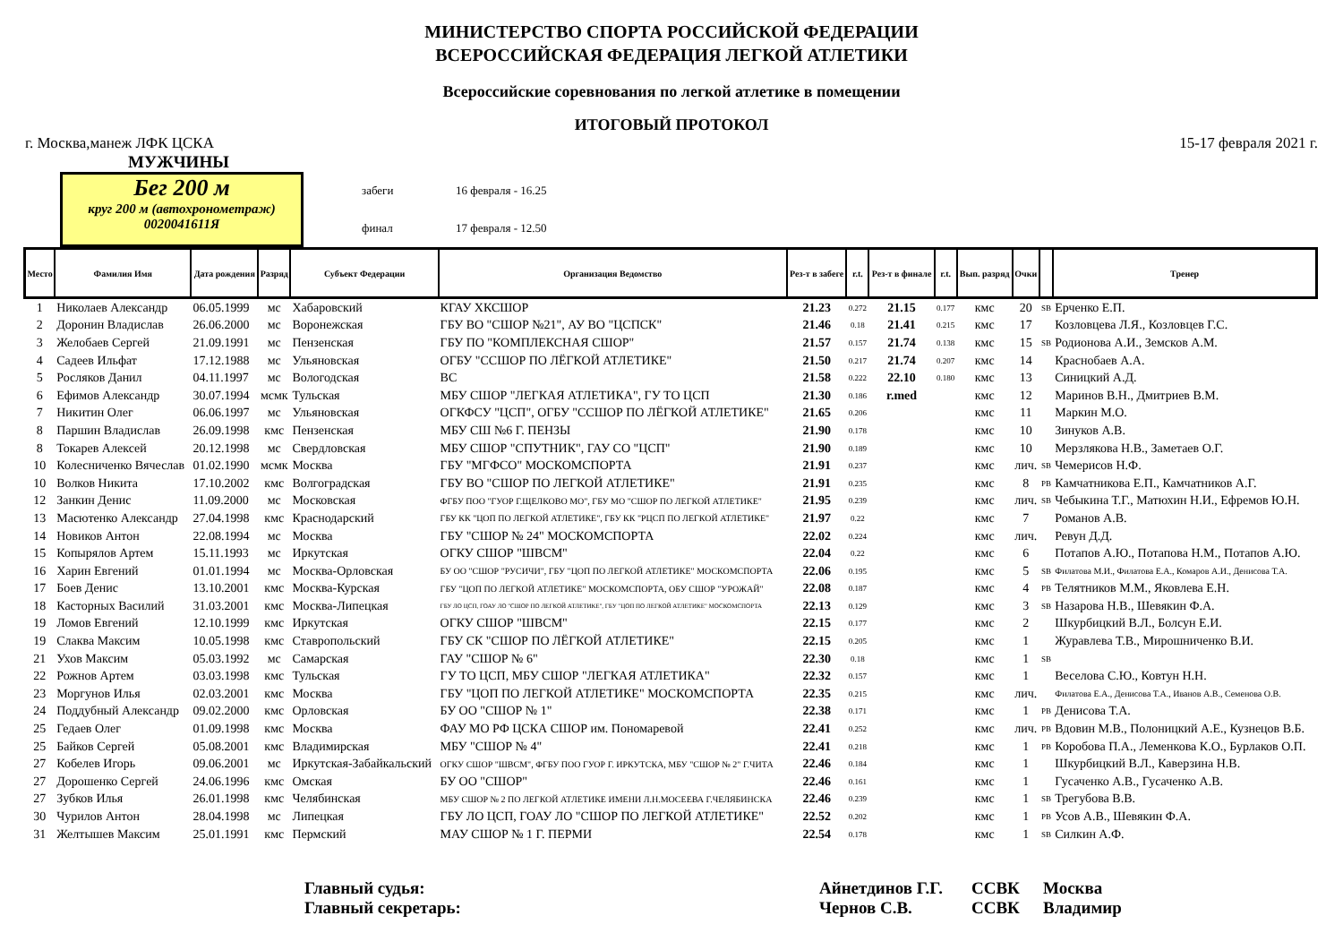МИНИСТЕРСТВО СПОРТА РОССИЙСКОЙ ФЕДЕРАЦИИ
ВСЕРОССИЙСКАЯ ФЕДЕРАЦИЯ ЛЕГКОЙ АТЛЕТИКИ
Всероссийские соревнования по легкой атлетике в помещении
ИТОГОВЫЙ ПРОТОКОЛ
г. Москва,манеж ЛФК ЦСКА 15-17 февраля 2021 г.
МУЖЧИНЫ
Бег 200 м
круг 200 м (автохронометраж)
0020041611Я
забеги 16 февраля - 16.25
финал 17 февраля - 12.50
| Место | Фамилия Имя | Дата рождения | Разряд | Субъект Федерации | Организация Ведомство | Рез-т в забеге | r.t. | Рез-т в финале | r.t. | Вып. разряд | Очки | | Тренер |
| --- | --- | --- | --- | --- | --- | --- | --- | --- | --- | --- | --- | --- | --- |
| 1 | Николаев Александр | 06.05.1999 | мс | Хабаровский | КГАУ ХКСШОР | 21.23 | 0.272 | 21.15 | 0.177 | кмс | 20 | SB | Ерченко Е.П. |
| 2 | Доронин Владислав | 26.06.2000 | мс | Воронежская | ГБУ ВО "СШОР №21", АУ ВО "ЦСПСК" | 21.46 | 0.18 | 21.41 | 0.215 | кмс | 17 | | Козловцева Л.Я., Козловцев Г.С. |
| 3 | Желобаев Сергей | 21.09.1991 | мс | Пензенская | ГБУ ПО "КОМПЛЕКСНАЯ СШОР" | 21.57 | 0.157 | 21.74 | 0.138 | кмс | 15 | SB | Родионова А.И., Земсков А.М. |
| 4 | Садеев Ильфат | 17.12.1988 | мс | Ульяновская | ОГБУ "ССШОР ПО ЛЁГКОЙ АТЛЕТИКЕ" | 21.50 | 0.217 | 21.74 | 0.207 | кмс | 14 | | Краснобаев А.А. |
| 5 | Росляков Данил | 04.11.1997 | мс | Вологодская | ВС | 21.58 | 0.222 | 22.10 | 0.180 | кмс | 13 | | Синицкий А.Д. |
| 6 | Ефимов Александр | 30.07.1994 | мсмк | Тульская | МБУ СШОР "ЛЕГКАЯ АТЛЕТИКА", ГУ ТО ЦСП | 21.30 | 0.186 | r.med | | кмс | 12 | | Маринов В.Н., Дмитриев В.М. |
| 7 | Никитин Олег | 06.06.1997 | мс | Ульяновская | ОГКФСУ "ЦСП", ОГБУ "ССШОР ПО ЛЁГКОЙ АТЛЕТИКЕ" | 21.65 | 0.206 | | | кмс | 11 | | Маркин М.О. |
| 8 | Паршин Владислав | 26.09.1998 | кмс | Пензенская | МБУ СШ №6 Г. ПЕНЗЫ | 21.90 | 0.178 | | | кмс | 10 | | Зинуков А.В. |
| 8 | Токарев Алексей | 20.12.1998 | мс | Свердловская | МБУ СШОР "СПУТНИК", ГАУ СО "ЦСП" | 21.90 | 0.189 | | | кмс | 10 | | Мерзлякова Н.В., Заметаев О.Г. |
| 10 | Колесниченко Вячеслав | 01.02.1990 | мсмк | Москва | ГБУ "МГФСО" МОСКОМСПОРТА | 21.91 | 0.237 | | | кмс | лич. | SB | Чемерисов Н.Ф. |
| 10 | Волков Никита | 17.10.2002 | кмс | Волгоградская | ГБУ ВО "СШОР ПО ЛЕГКОЙ АТЛЕТИКЕ" | 21.91 | 0.235 | | | кмс | 8 | PB | Камчатникова Е.П., Камчатников А.Г. |
| 12 | Занкин Денис | 11.09.2000 | мс | Московская | ФГБУ ПОО "ГУОР Г.ЩЕЛКОВО МО", ГБУ МО "СШОР ПО ЛЕГКОЙ АТЛЕТИКЕ" | 21.95 | 0.239 | | | кмс | лич. | SB | Чебыкина Т.Г., Матюхин Н.И., Ефремов Ю.Н. |
| 13 | Масютенко Александр | 27.04.1998 | кмс | Краснодарский | ГБУ КК "ЦОП ПО ЛЕГКОЙ АТЛЕТИКЕ", ГБУ КК "РЦСП ПО ЛЕГКОЙ АТЛЕТИКЕ" | 21.97 | 0.22 | | | кмс | 7 | | Романов А.В. |
| 14 | Новиков Антон | 22.08.1994 | мс | Москва | ГБУ "СШОР № 24" МОСКОМСПОРТА | 22.02 | 0.224 | | | кмс | лич. | | Ревун Д.Д. |
| 15 | Копырялов Артем | 15.11.1993 | мс | Иркутская | ОГКУ СШОР "ШВСМ" | 22.04 | 0.22 | | | кмс | 6 | | Потапов А.Ю., Потапова Н.М., Потапов А.Ю. |
| 16 | Харин Евгений | 01.01.1994 | мс | Москва-Орловская | БУ ОО "СШОР "РУСИЧИ", ГБУ "ЦОП ПО ЛЕГКОЙ АТЛЕТИКЕ" МОСКОМСПОРТА | 22.06 | 0.195 | | | кмс | 5 | SB | Филатова М.И., Филатова Е.А., Комаров А.И., Денисова Т.А. |
| 17 | Боев Денис | 13.10.2001 | кмс | Москва-Курская | ГБУ "ЦОП ПО ЛЕГКОЙ АТЛЕТИКЕ" МОСКОМСПОРТА, ОБУ СШОР "УРОЖАЙ" | 22.08 | 0.187 | | | кмс | 4 | PB | Телятников М.М., Яковлева Е.Н. |
| 18 | Касторных Василий | 31.03.2001 | кмс | Москва-Липецкая | ГБУ ЛО ЦСП, ГОАУ ЛО "СШОР ПО ЛЕГКОЙ АТЛЕТИКЕ", ГБУ "ЦОП ПО ЛЕГКОЙ АТЛЕТИКЕ" МОСКОМСПОРТА | 22.13 | 0.129 | | | кмс | 3 | SB | Назарова Н.В., Шевякин Ф.А. |
| 19 | Ломов Евгений | 12.10.1999 | кмс | Иркутская | ОГКУ СШОР "ШВСМ" | 22.15 | 0.177 | | | кмс | 2 | | Шкурбицкий В.Л., Болсун Е.И. |
| 19 | Слаква Максим | 10.05.1998 | кмс | Ставропольский | ГБУ СК "СШОР ПО ЛЁГКОЙ АТЛЕТИКЕ" | 22.15 | 0.205 | | | кмс | 1 | | Журавлева Т.В., Мирошниченко В.И. |
| 21 | Ухов Максим | 05.03.1992 | мс | Самарская | ГАУ "СШОР № 6" | 22.30 | 0.18 | | | кмс | 1 | SB | |
| 22 | Рожнов Артем | 03.03.1998 | кмс | Тульская | ГУ ТО ЦСП, МБУ СШОР "ЛЕГКАЯ АТЛЕТИКА" | 22.32 | 0.157 | | | кмс | 1 | | Веселова С.Ю., Ковтун Н.Н. |
| 23 | Моргунов Илья | 02.03.2001 | кмс | Москва | ГБУ "ЦОП ПО ЛЕГКОЙ АТЛЕТИКЕ" МОСКОМСПОРТА | 22.35 | 0.215 | | | кмс | лич. | | Филатова Е.А., Денисова Т.А., Иванов А.В., Семенова О.В. |
| 24 | Поддубный Александр | 09.02.2000 | кмс | Орловская | БУ ОО "СШОР № 1" | 22.38 | 0.171 | | | кмс | 1 | PB | Денисова Т.А. |
| 25 | Гедаев Олег | 01.09.1998 | кмс | Москва | ФАУ МО РФ ЦСКА СШОР им. Пономаревой | 22.41 | 0.252 | | | кмс | лич. | PB | Вдовин М.В., Полоницкий А.Е., Кузнецов В.Б. |
| 25 | Байков Сергей | 05.08.2001 | кмс | Владимирская | МБУ "СШОР № 4" | 22.41 | 0.218 | | | кмс | 1 | PB | Коробова П.А., Леменкова К.О., Бурлаков О.П. |
| 27 | Кобелев Игорь | 09.06.2001 | мс | Иркутская-Забайкальский | ОГКУ СШОР "ШВСМ", ФГБУ ПОО ГУОР Г. ИРКУТСКА, МБУ "СШОР № 2" Г.ЧИТА | 22.46 | 0.184 | | | кмс | 1 | | Шкурбицкий В.Л., Каверзина Н.В. |
| 27 | Дорошенко Сергей | 24.06.1996 | кмс | Омская | БУ ОО "СШОР" | 22.46 | 0.161 | | | кмс | 1 | | Гусаченко А.В., Гусаченко А.В. |
| 27 | Зубков Илья | 26.01.1998 | кмс | Челябинская | МБУ СШОР № 2 ПО ЛЕГКОЙ АТЛЕТИКЕ ИМЕНИ Л.Н.МОСЕЕВА Г.ЧЕЛЯБИНСКА | 22.46 | 0.239 | | | кмс | 1 | SB | Трегубова В.В. |
| 30 | Чурилов Антон | 28.04.1998 | мс | Липецкая | ГБУ ЛО ЦСП, ГОАУ ЛО "СШОР ПО ЛЕГКОЙ АТЛЕТИКЕ" | 22.52 | 0.202 | | | кмс | 1 | PB | Усов А.В., Шевякин Ф.А. |
| 31 | Желтышев Максим | 25.01.1991 | кмс | Пермский | МАУ СШОР № 1 Г. ПЕРМИ | 22.54 | 0.178 | | | кмс | 1 | SB | Силкин А.Ф. |
Главный судья:
Айнетдинов Г.Г.
ССВК
Москва
Главный секретарь:
Чернов С.В.
ССВК
Владимир